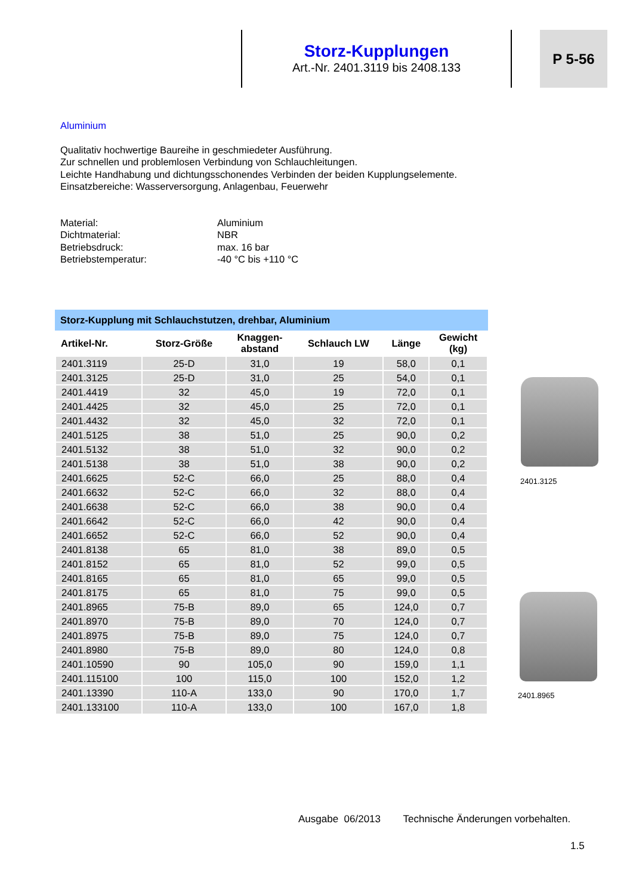Storz-Kupplungen
Art.-Nr. 2401.3119 bis 2408.133
P 5-56
Aluminium
Qualitativ hochwertige Baureihe in geschmiedeter Ausführung.
Zur schnellen und problemlosen Verbindung von Schlauchleitungen.
Leichte Handhabung und dichtungsschonendes Verbinden der beiden Kupplungselemente.
Einsatzbereiche: Wasserversorgung, Anlagenbau, Feuerwehr
| Material: | Aluminium |
| Dichtmaterial: | NBR |
| Betriebsdruck: | max. 16 bar |
| Betriebstemperatur: | -40 °C bis +110 °C |
Storz-Kupplung mit Schlauchstutzen, drehbar, Aluminium
| Artikel-Nr. | Storz-Größe | Knaggen- abstand | Schlauch LW | Länge | Gewicht (kg) |
| --- | --- | --- | --- | --- | --- |
| 2401.3119 | 25-D | 31,0 | 19 | 58,0 | 0,1 |
| 2401.3125 | 25-D | 31,0 | 25 | 54,0 | 0,1 |
| 2401.4419 | 32 | 45,0 | 19 | 72,0 | 0,1 |
| 2401.4425 | 32 | 45,0 | 25 | 72,0 | 0,1 |
| 2401.4432 | 32 | 45,0 | 32 | 72,0 | 0,1 |
| 2401.5125 | 38 | 51,0 | 25 | 90,0 | 0,2 |
| 2401.5132 | 38 | 51,0 | 32 | 90,0 | 0,2 |
| 2401.5138 | 38 | 51,0 | 38 | 90,0 | 0,2 |
| 2401.6625 | 52-C | 66,0 | 25 | 88,0 | 0,4 |
| 2401.6632 | 52-C | 66,0 | 32 | 88,0 | 0,4 |
| 2401.6638 | 52-C | 66,0 | 38 | 90,0 | 0,4 |
| 2401.6642 | 52-C | 66,0 | 42 | 90,0 | 0,4 |
| 2401.6652 | 52-C | 66,0 | 52 | 90,0 | 0,4 |
| 2401.8138 | 65 | 81,0 | 38 | 89,0 | 0,5 |
| 2401.8152 | 65 | 81,0 | 52 | 99,0 | 0,5 |
| 2401.8165 | 65 | 81,0 | 65 | 99,0 | 0,5 |
| 2401.8175 | 65 | 81,0 | 75 | 99,0 | 0,5 |
| 2401.8965 | 75-B | 89,0 | 65 | 124,0 | 0,7 |
| 2401.8970 | 75-B | 89,0 | 70 | 124,0 | 0,7 |
| 2401.8975 | 75-B | 89,0 | 75 | 124,0 | 0,7 |
| 2401.8980 | 75-B | 89,0 | 80 | 124,0 | 0,8 |
| 2401.10590 | 90 | 105,0 | 90 | 159,0 | 1,1 |
| 2401.115100 | 100 | 115,0 | 100 | 152,0 | 1,2 |
| 2401.13390 | 110-A | 133,0 | 90 | 170,0 | 1,7 |
| 2401.133100 | 110-A | 133,0 | 100 | 167,0 | 1,8 |
2401.3125
2401.8965
Ausgabe 06/2013 Technische Änderungen vorbehalten.
1.5